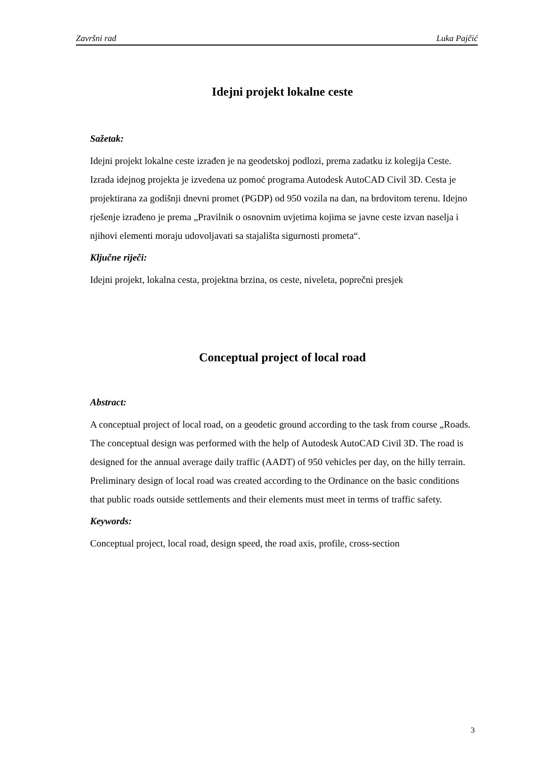Završni rad Luka Pajčić
Idejni projekt lokalne ceste
Sažetak:
Idejni projekt lokalne ceste izrađen je na geodetskoj podlozi, prema zadatku iz kolegija Ceste. Izrada idejnog projekta je izvedena uz pomoć programa Autodesk AutoCAD Civil 3D. Cesta je projektirana za godišnji dnevni promet (PGDP) od 950 vozila na dan, na brdovitom terenu. Idejno rješenje izrađeno je prema „Pravilnik o osnovnim uvjetima kojima se javne ceste izvan naselja i njihovi elementi moraju udovoljavati sa stajališta sigurnosti prometa“.
Ključne riječi:
Idejni projekt, lokalna cesta, projektna brzina, os ceste, niveleta, poprečni presjek
Conceptual project of local road
Abstract:
A conceptual project of local road, on a geodetic ground according to the task from course „Roads. The conceptual design was performed with the help of Autodesk AutoCAD Civil 3D. The road is designed for the annual average daily traffic (AADT) of 950 vehicles per day, on the hilly terrain. Preliminary design of local road was created according to the Ordinance on the basic conditions that public roads outside settlements and their elements must meet in terms of traffic safety.
Keywords:
Conceptual project, local road, design speed, the road axis, profile, cross-section
3